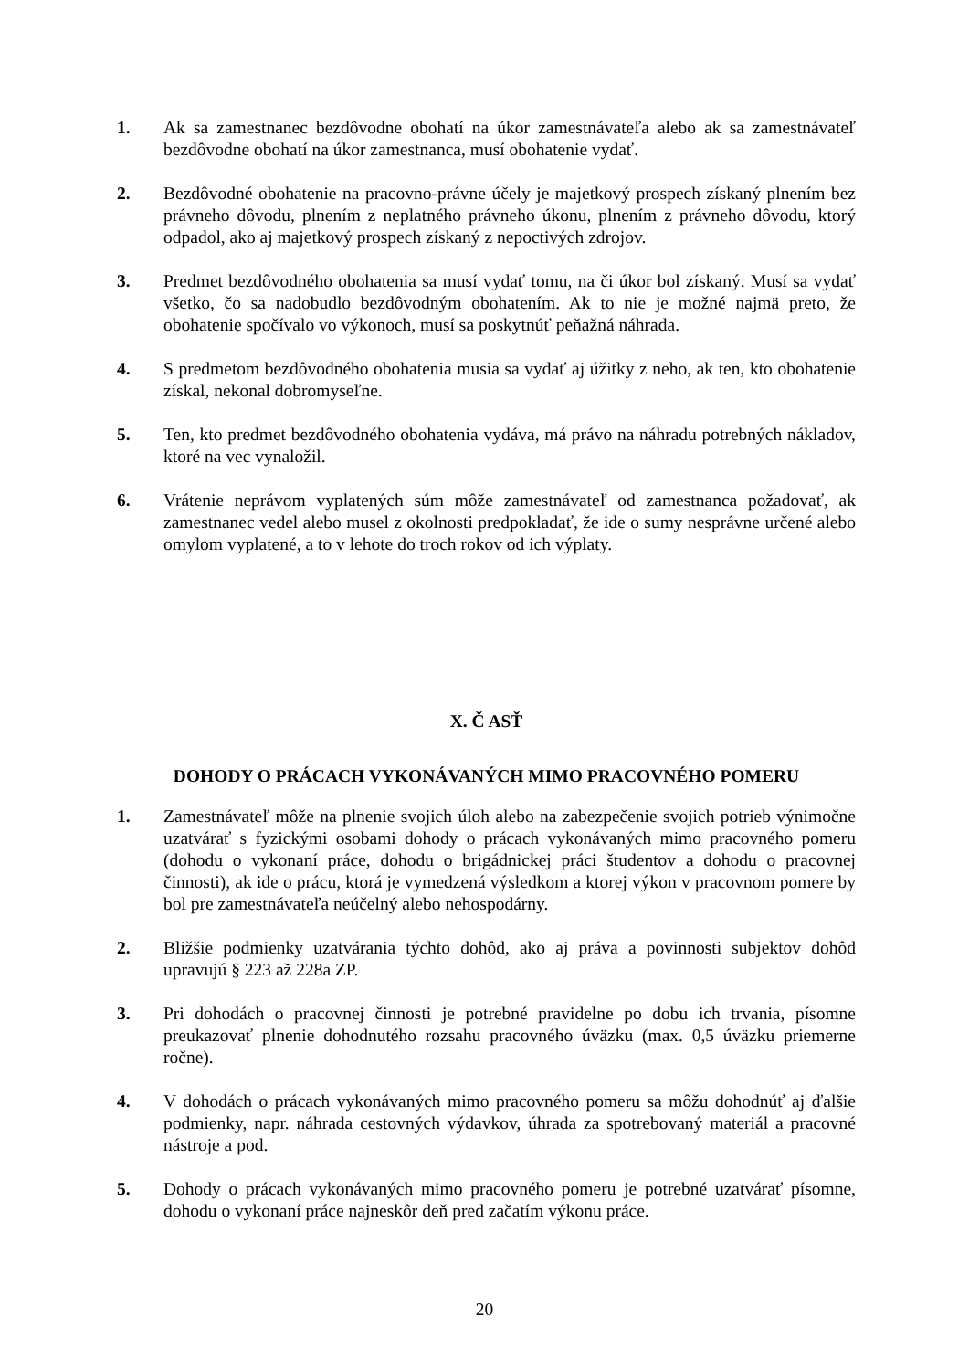1. Ak sa zamestnanec bezdôvodne obohatí na úkor zamestnávateľa alebo ak sa zamestnávateľ bezdôvodne obohatí na úkor zamestnanca, musí obohatenie vydať.
2. Bezdôvodné obohatenie na pracovno-právne účely je majetkový prospech získaný plnením bez právneho dôvodu, plnením z neplatného právneho úkonu, plnením z právneho dôvodu, ktorý odpadol, ako aj majetkový prospech získaný z nepoctivých zdrojov.
3. Predmet bezdôvodného obohatenia sa musí vydať tomu, na či úkor bol získaný. Musí sa vydať všetko, čo sa nadobudlo bezdôvodným obohatením. Ak to nie je možné najmä preto, že obohatenie spočívalo vo výkonoch, musí sa poskytnúť peňažná náhrada.
4. S predmetom bezdôvodného obohatenia musia sa vydať aj úžitky z neho, ak ten, kto obohatenie získal, nekonal dobromyseľne.
5. Ten, kto predmet bezdôvodného obohatenia vydáva, má právo na náhradu potrebných nákladov, ktoré na vec vynaložil.
6. Vrátenie neprávom vyplatených súm môže zamestnávateľ od zamestnanca požadovať, ak zamestnanec vedel alebo musel z okolnosti predpokladať, že ide o sumy nesprávne určené alebo omylom vyplatené, a to v lehote do troch rokov od ich výplaty.
X. Č ASŤ
DOHODY O PRÁCACH VYKONÁVANÝCH MIMO PRACOVNÉHO POMERU
1. Zamestnávateľ môže na plnenie svojich úloh alebo na zabezpečenie svojich potrieb výnimočne uzatvárať s fyzickými osobami dohody o prácach vykonávaných mimo pracovného pomeru (dohodu o vykonaní práce, dohodu o brigádnickej práci študentov a dohodu o pracovnej činnosti), ak ide o prácu, ktorá je vymedzená výsledkom a ktorej výkon v pracovnom pomere by bol pre zamestnávateľa neúčelný alebo nehospodárny.
2. Bližšie podmienky uzatvárania týchto dohôd, ako aj práva a povinnosti subjektov dohôd upravujú § 223 až 228a ZP.
3. Pri dohodách o pracovnej činnosti je potrebné pravidelne po dobu ich trvania, písomne preukazovať plnenie dohodnutého rozsahu pracovného úväzku (max. 0,5 úväzku priemerne ročne).
4. V dohodách o prácach vykonávaných mimo pracovného pomeru sa môžu dohodnúť aj ďalšie podmienky, napr. náhrada cestovných výdavkov, úhrada za spotrebovaný materiál a pracovné nástroje a pod.
5. Dohody o prácach vykonávaných mimo pracovného pomeru je potrebné uzatvárať písomne, dohodu o vykonaní práce najneskôr deň pred začatím výkonu práce.
20